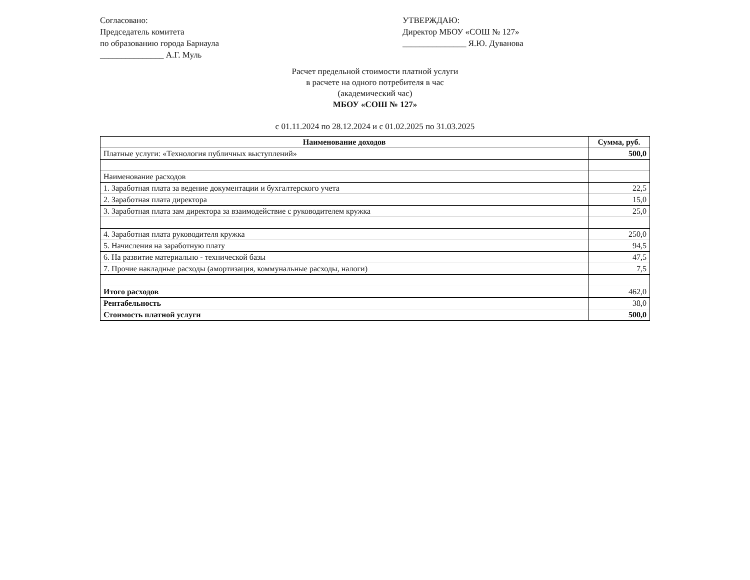Согласовано:
Председатель комитета
по образованию города Барнаула
_______________ А.Г. Муль
УТВЕРЖДАЮ:
Директор МБОУ «СОШ № 127»
_______________ Я.Ю. Дуванова
Расчет предельной стоимости платной услуги
в расчете на одного потребителя в час
(академический час)
МБОУ «СОШ № 127»
с 01.11.2024 по 28.12.2024 и с 01.02.2025 по 31.03.2025
| Наименование доходов | Сумма, руб. |
| --- | --- |
| Платные услуги: «Технология публичных выступлений» | 500,0 |
| Наименование расходов | |
| 1. Заработная плата за ведение документации и бухгалтерского учета | 22,5 |
| 2. Заработная плата директора | 15,0 |
| 3. Заработная плата зам директора за взаимодействие с руководителем кружка | 25,0 |
| 4. Заработная плата руководителя кружка | 250,0 |
| 5. Начисления на заработную плату | 94,5 |
| 6. На развитие материально - технической базы | 47,5 |
| 7. Прочие накладные расходы (амортизация, коммунальные расходы, налоги) | 7,5 |
| Итого расходов | 462,0 |
| Рентабельность | 38,0 |
| Стоимость платной услуги | 500,0 |